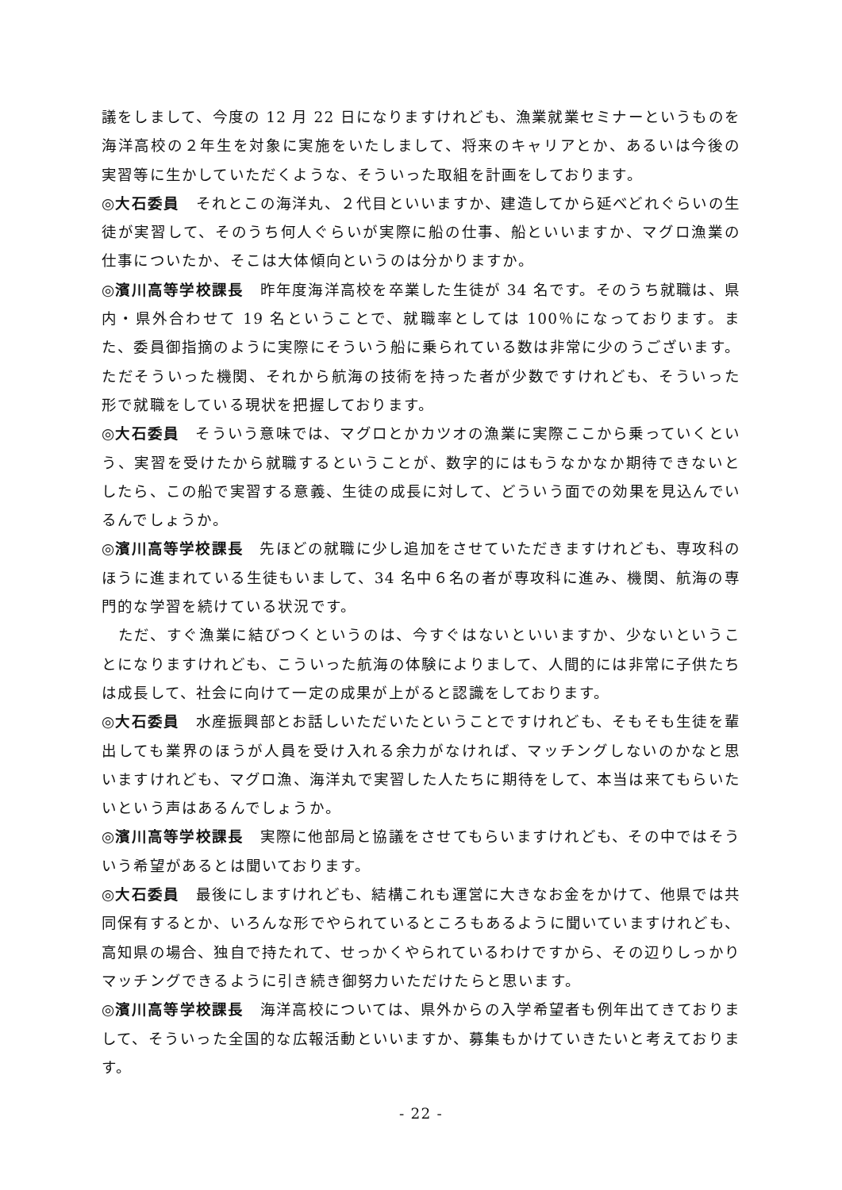議をしまして、今度の 12 月 22 日になりますけれども、漁業就業セミナーというものを海洋高校の２年生を対象に実施をいたしまして、将来のキャリアとか、あるいは今後の実習等に生かしていただくような、そういった取組を計画をしております。
◎大石委員　それとこの海洋丸、２代目といいますか、建造してから延べどれぐらいの生徒が実習して、そのうち何人ぐらいが実際に船の仕事、船といいますか、マグロ漁業の仕事についたか、そこは大体傾向というのは分かりますか。
◎濱川高等学校課長　昨年度海洋高校を卒業した生徒が 34 名です。そのうち就職は、県内・県外合わせて 19 名ということで、就職率としては 100％になっております。また、委員御指摘のように実際にそういう船に乗られている数は非常に少のうございます。ただそういった機関、それから航海の技術を持った者が少数ですけれども、そういった形で就職をしている現状を把握しております。
◎大石委員　そういう意味では、マグロとかカツオの漁業に実際ここから乗っていくという、実習を受けたから就職するということが、数字的にはもうなかなか期待できないとしたら、この船で実習する意義、生徒の成長に対して、どういう面での効果を見込んでいるんでしょうか。
◎濱川高等学校課長　先ほどの就職に少し追加をさせていただきますけれども、専攻科のほうに進まれている生徒もいまして、34 名中６名の者が専攻科に進み、機関、航海の専門的な学習を続けている状況です。
　ただ、すぐ漁業に結びつくというのは、今すぐはないといいますか、少ないということになりますけれども、こういった航海の体験によりまして、人間的には非常に子供たちは成長して、社会に向けて一定の成果が上がると認識をしております。
◎大石委員　水産振興部とお話しいただいたということですけれども、そもそも生徒を輩出しても業界のほうが人員を受け入れる余力がなければ、マッチングしないのかなと思いますけれども、マグロ漁、海洋丸で実習した人たちに期待をして、本当は来てもらいたいという声はあるんでしょうか。
◎濱川高等学校課長　実際に他部局と協議をさせてもらいますけれども、その中ではそういう希望があるとは聞いております。
◎大石委員　最後にしますけれども、結構これも運営に大きなお金をかけて、他県では共同保有するとか、いろんな形でやられているところもあるように聞いていますけれども、高知県の場合、独自で持たれて、せっかくやられているわけですから、その辺りしっかりマッチングできるように引き続き御努力いただけたらと思います。
◎濱川高等学校課長　海洋高校については、県外からの入学希望者も例年出てきておりまして、そういった全国的な広報活動といいますか、募集もかけていきたいと考えております。
- 22 -